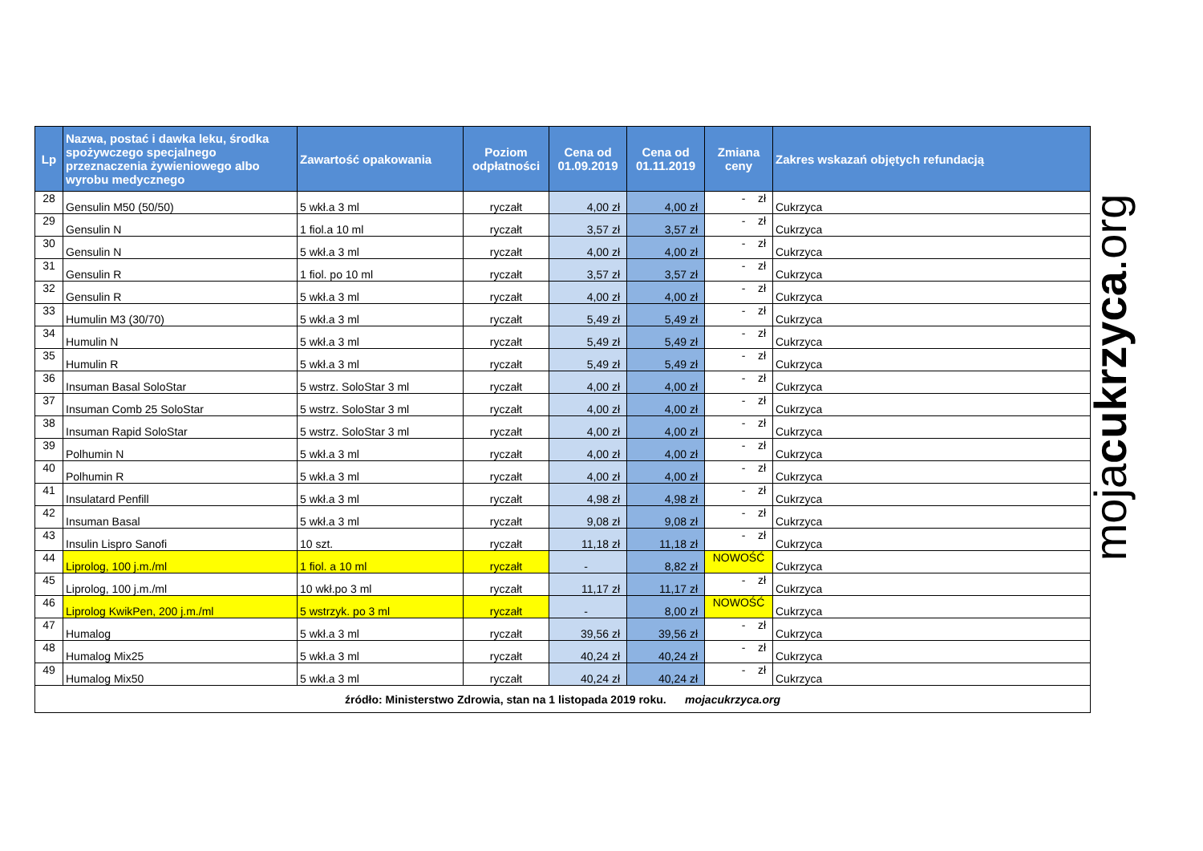| Lp | Nazwa, postać i dawka leku, środka spożywczego specjalnego przeznaczenia żywieniowego albo wyrobu medycznego | Zawartość opakowania | Poziom odpłatności | Cena od 01.09.2019 | Cena od 01.11.2019 | Zmiana ceny | Zakres wskazań objętych refundacją |
| --- | --- | --- | --- | --- | --- | --- | --- |
| 28 | Gensulin M50 (50/50) | 5 wkł.a 3 ml | ryczałt | 4,00 zł | 4,00 zł | - zł | Cukrzyca |
| 29 | Gensulin N | 1 fiol.a 10 ml | ryczałt | 3,57 zł | 3,57 zł | - zł | Cukrzyca |
| 30 | Gensulin N | 5 wkł.a 3 ml | ryczałt | 4,00 zł | 4,00 zł | - zł | Cukrzyca |
| 31 | Gensulin R | 1 fiol. po 10 ml | ryczałt | 3,57 zł | 3,57 zł | - zł | Cukrzyca |
| 32 | Gensulin R | 5 wkł.a 3 ml | ryczałt | 4,00 zł | 4,00 zł | - zł | Cukrzyca |
| 33 | Humulin M3 (30/70) | 5 wkł.a 3 ml | ryczałt | 5,49 zł | 5,49 zł | - zł | Cukrzyca |
| 34 | Humulin N | 5 wkł.a 3 ml | ryczałt | 5,49 zł | 5,49 zł | - zł | Cukrzyca |
| 35 | Humulin R | 5 wkł.a 3 ml | ryczałt | 5,49 zł | 5,49 zł | - zł | Cukrzyca |
| 36 | Insuman Basal SoloStar | 5 wstrz. SoloStar 3 ml | ryczałt | 4,00 zł | 4,00 zł | - zł | Cukrzyca |
| 37 | Insuman Comb 25 SoloStar | 5 wstrz. SoloStar 3 ml | ryczałt | 4,00 zł | 4,00 zł | - zł | Cukrzyca |
| 38 | Insuman Rapid SoloStar | 5 wstrz. SoloStar 3 ml | ryczałt | 4,00 zł | 4,00 zł | - zł | Cukrzyca |
| 39 | Polhumin N | 5 wkł.a 3 ml | ryczałt | 4,00 zł | 4,00 zł | - zł | Cukrzyca |
| 40 | Polhumin R | 5 wkł.a 3 ml | ryczałt | 4,00 zł | 4,00 zł | - zł | Cukrzyca |
| 41 | Insulatard Penfill | 5 wkł.a 3 ml | ryczałt | 4,98 zł | 4,98 zł | - zł | Cukrzyca |
| 42 | Insuman Basal | 5 wkł.a 3 ml | ryczałt | 9,08 zł | 9,08 zł | - zł | Cukrzyca |
| 43 | Insulin Lispro Sanofi | 10 szt. | ryczałt | 11,18 zł | 11,18 zł | - zł | Cukrzyca |
| 44 | Liprolog, 100 j.m./ml | 1 fiol. a 10 ml | ryczałt | - | 8,82 zł | NOWOŚĆ | Cukrzyca |
| 45 | Liprolog, 100 j.m./ml | 10 wkł.po 3 ml | ryczałt | 11,17 zł | 11,17 zł | - zł | Cukrzyca |
| 46 | Liprolog KwikPen, 200 j.m./ml | 5 wstrzyk. po 3 ml | ryczałt | - | 8,00 zł | NOWOŚĆ | Cukrzyca |
| 47 | Humalog | 5 wkł.a 3 ml | ryczałt | 39,56 zł | 39,56 zł | - zł | Cukrzyca |
| 48 | Humalog Mix25 | 5 wkł.a 3 ml | ryczałt | 40,24 zł | 40,24 zł | - zł | Cukrzyca |
| 49 | Humalog Mix50 | 5 wkł.a 3 ml | ryczałt | 40,24 zł | 40,24 zł | - zł | Cukrzyca |
| źródło: Ministerstwo Zdrowia, stan na 1 listopada 2019 roku. mojacukrzyca.org | | | | | | | |
mojacukrzyca.org